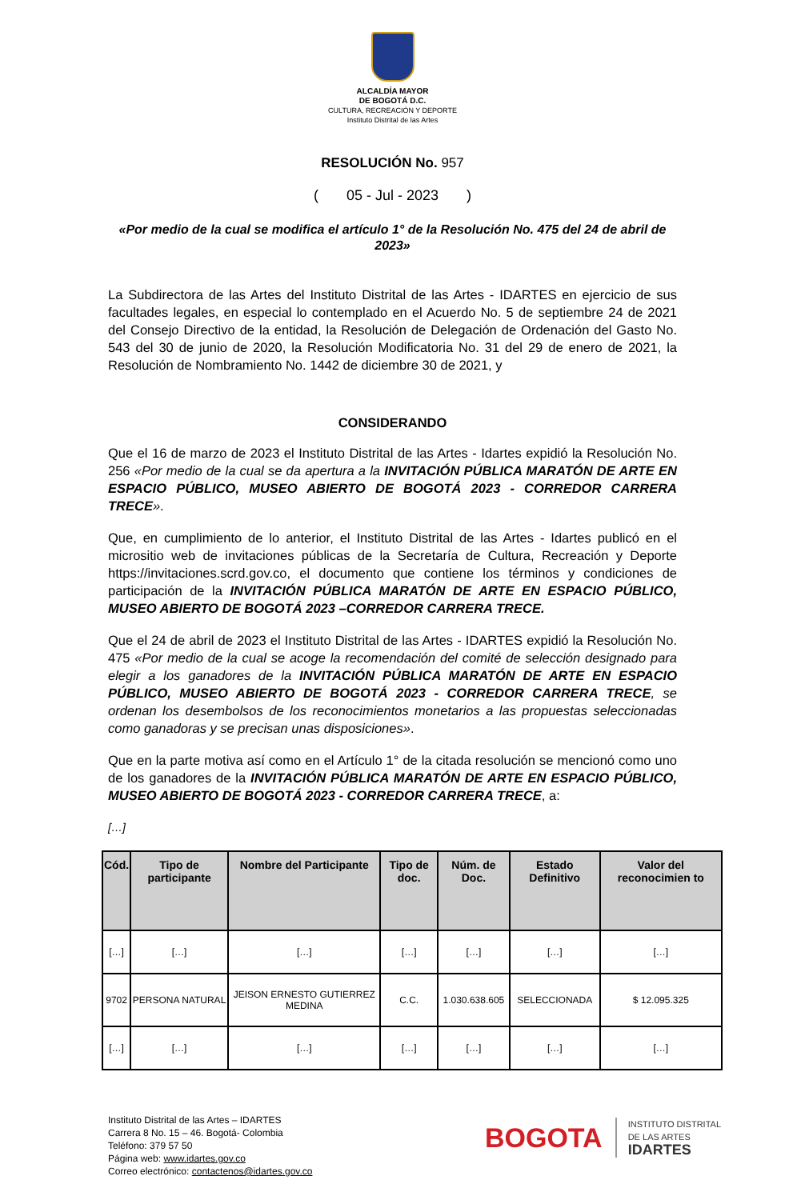ALCALDÍA MAYOR
DE BOGOTÁ D.C.
CULTURA, RECREACIÓN Y DEPORTE
Instituto Distrital de las Artes
RESOLUCIÓN No. 957
( 05 - Jul - 2023 )
«Por medio de la cual se modifica el artículo 1° de la Resolución No. 475 del 24 de abril de 2023»
La Subdirectora de las Artes del Instituto Distrital de las Artes - IDARTES en ejercicio de sus facultades legales, en especial lo contemplado en el Acuerdo No. 5 de septiembre 24 de 2021 del Consejo Directivo de la entidad, la Resolución de Delegación de Ordenación del Gasto No. 543 del 30 de junio de 2020, la Resolución Modificatoria No. 31 del 29 de enero de 2021, la Resolución de Nombramiento No. 1442 de diciembre 30 de 2021, y
CONSIDERANDO
Que el 16 de marzo de 2023 el Instituto Distrital de las Artes - Idartes expidió la Resolución No. 256 «Por medio de la cual se da apertura a la INVITACIÓN PÚBLICA MARATÓN DE ARTE EN ESPACIO PÚBLICO, MUSEO ABIERTO DE BOGOTÁ 2023 - CORREDOR CARRERA TRECE».
Que, en cumplimiento de lo anterior, el Instituto Distrital de las Artes - Idartes publicó en el micrositio web de invitaciones públicas de la Secretaría de Cultura, Recreación y Deporte https://invitaciones.scrd.gov.co, el documento que contiene los términos y condiciones de participación de la INVITACIÓN PÚBLICA MARATÓN DE ARTE EN ESPACIO PÚBLICO, MUSEO ABIERTO DE BOGOTÁ 2023 –CORREDOR CARRERA TRECE.
Que el 24 de abril de 2023 el Instituto Distrital de las Artes - IDARTES expidió la Resolución No. 475 «Por medio de la cual se acoge la recomendación del comité de selección designado para elegir a los ganadores de la INVITACIÓN PÚBLICA MARATÓN DE ARTE EN ESPACIO PÚBLICO, MUSEO ABIERTO DE BOGOTÁ 2023 - CORREDOR CARRERA TRECE, se ordenan los desembolsos de los reconocimientos monetarios a las propuestas seleccionadas como ganadoras y se precisan unas disposiciones».
Que en la parte motiva así como en el Artículo 1° de la citada resolución se mencionó como uno de los ganadores de la INVITACIÓN PÚBLICA MARATÓN DE ARTE EN ESPACIO PÚBLICO, MUSEO ABIERTO DE BOGOTÁ 2023 - CORREDOR CARRERA TRECE, a:
[…]
| Cód. | Tipo de participante | Nombre del Participante | Tipo de doc. | Núm. de Doc. | Estado Definitivo | Valor del reconocimien to |
| --- | --- | --- | --- | --- | --- | --- |
| […] | […] | […] | […] | […] | […] | […] |
| 9702 | PERSONA NATURAL | JEISON ERNESTO GUTIERREZ MEDINA | C.C. | 1.030.638.605 | SELECCIONADA | $ 12.095.325 |
| […] | […] | […] | […] | […] | […] | […] |
Instituto Distrital de las Artes – IDARTES
Carrera 8 No. 15 – 46. Bogotá- Colombia
Teléfono: 379 57 50
Página web: www.idartes.gov.co
Correo electrónico: contactenos@idartes.gov.co
BOGOTA INSTITUTO DISTRITAL
DE LAS ARTES
IDARTES